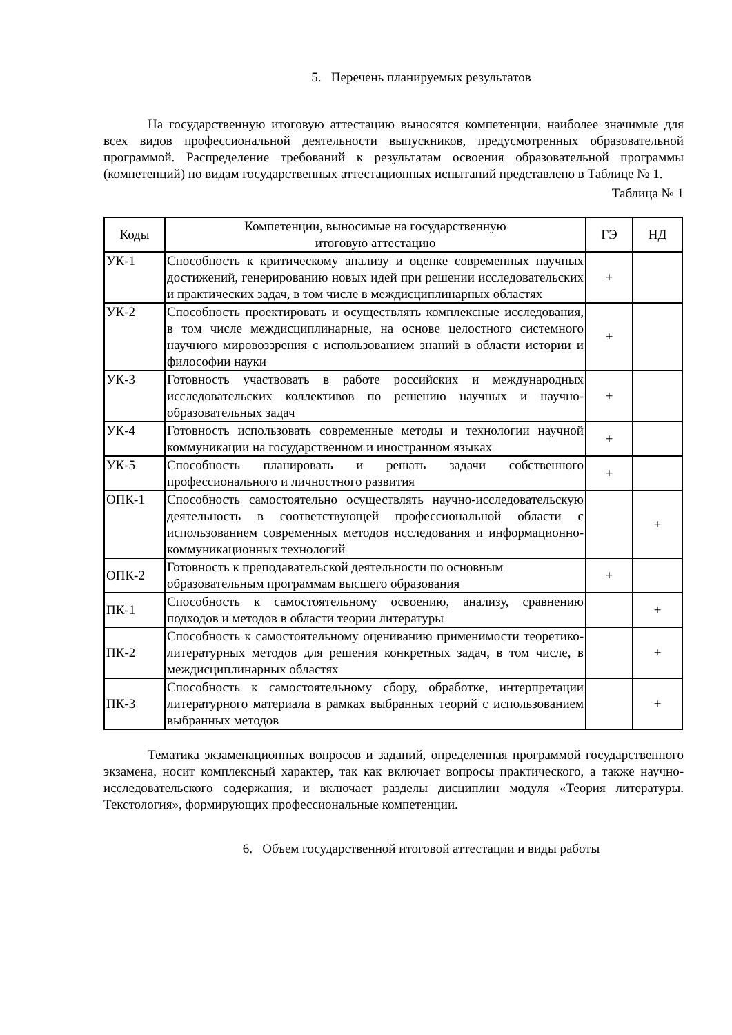5. Перечень планируемых результатов
На государственную итоговую аттестацию выносятся компетенции, наиболее значимые для всех видов профессиональной деятельности выпускников, предусмотренных образовательной программой. Распределение требований к результатам освоения образовательной программы (компетенций) по видам государственных аттестационных испытаний представлено в Таблице № 1.
Таблица № 1
| Коды | Компетенции, выносимые на государственную итоговую аттестацию | ГЭ | НД |
| --- | --- | --- | --- |
| УК-1 | Способность к критическому анализу и оценке современных научных достижений, генерированию новых идей при решении исследовательских и практических задач, в том числе в междисциплинарных областях | + | |
| УК-2 | Способность проектировать и осуществлять комплексные исследования, в том числе междисциплинарные, на основе целостного системного научного мировоззрения с использованием знаний в области истории и философии науки | + | |
| УК-3 | Готовность участвовать в работе российских и международных исследовательских коллективов по решению научных и научно-образовательных задач | + | |
| УК-4 | Готовность использовать современные методы и технологии научной коммуникации на государственном и иностранном языках | + | |
| УК-5 | Способность планировать и решать задачи собственного профессионального и личностного развития | + | |
| ОПК-1 | Способность самостоятельно осуществлять научно-исследовательскую деятельность в соответствующей профессиональной области с использованием современных методов исследования и информационно-коммуникационных технологий | | + |
| ОПК-2 | Готовность к преподавательской деятельности по основным образовательным программам высшего образования | + | |
| ПК-1 | Способность к самостоятельному освоению, анализу, сравнению подходов и методов в области теории литературы | | + |
| ПК-2 | Способность к самостоятельному оцениванию применимости теоретико-литературных методов для решения конкретных задач, в том числе, в междисциплинарных областях | | + |
| ПК-3 | Способность к самостоятельному сбору, обработке, интерпретации литературного материала в рамках выбранных теорий с использованием выбранных методов | | + |
Тематика экзаменационных вопросов и заданий, определенная программой государственного экзамена, носит комплексный характер, так как включает вопросы практического, а также научно-исследовательского содержания, и включает разделы дисциплин модуля «Теория литературы. Текстология», формирующих профессиональные компетенции.
6. Объем государственной итоговой аттестации и виды работы